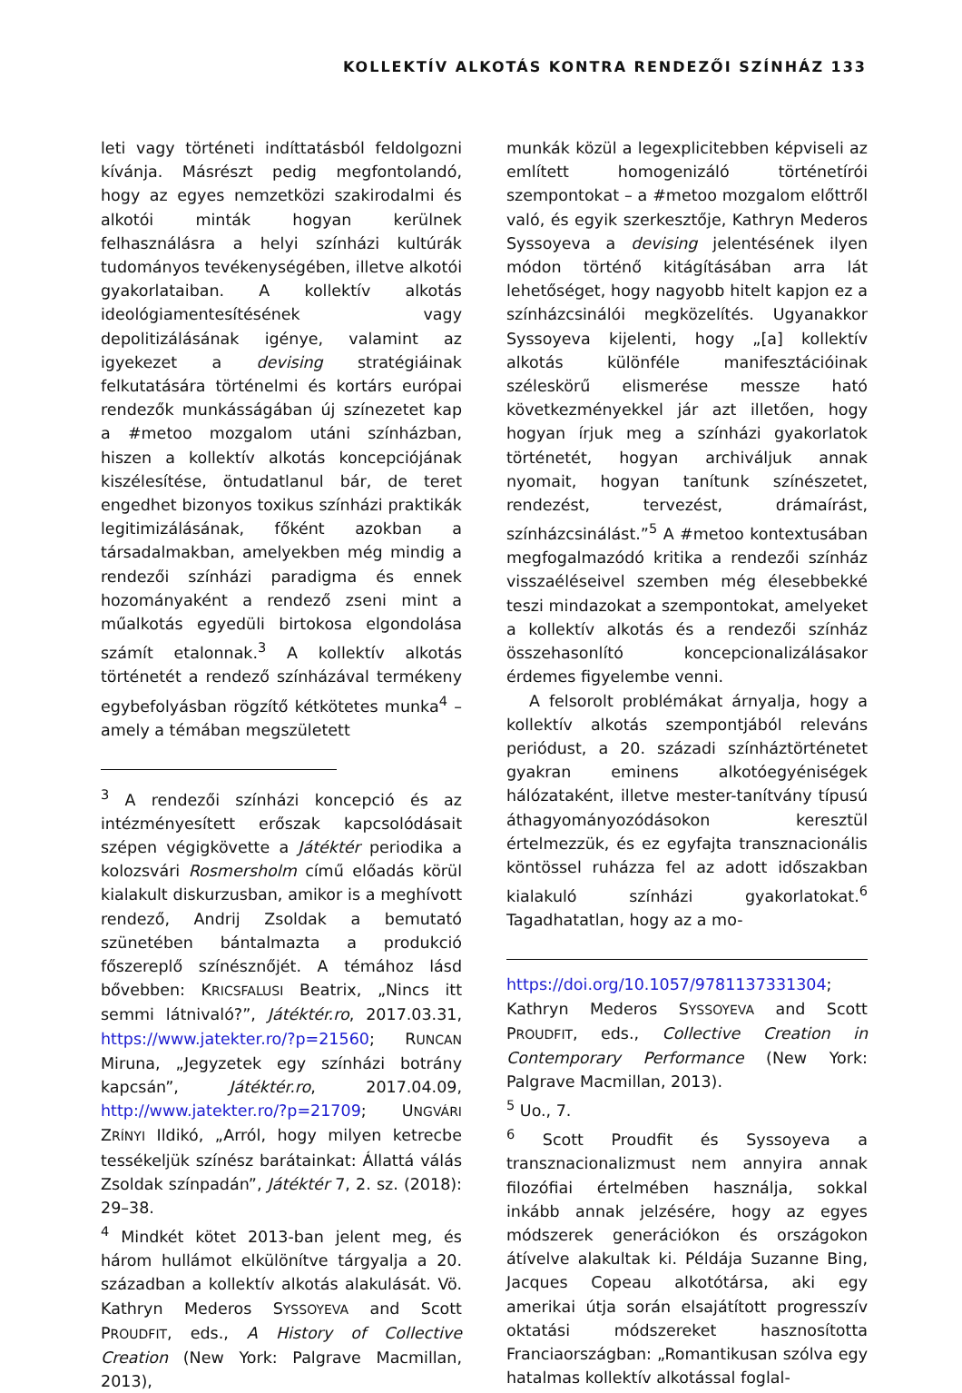KOLLEKTÍV ALKOTÁS KONTRA RENDEZŐI SZÍNHÁZ 133
leti vagy történeti indíttatásból feldolgozni kívánja. Másrészt pedig megfontolandó, hogy az egyes nemzetközi szakirodalmi és alkotói minták hogyan kerülnek felhasználásra a helyi színházi kultúrák tudományos tevékenységében, illetve alkotói gyakorlataiban. A kollektív alkotás ideológiamentesítésének vagy depolitizálásának igénye, valamint az igyekezet a devising stratégiáinak felkutatására történelmi és kortárs európai rendezők munkásságában új színezetet kap a #metoo mozgalom utáni színházban, hiszen a kollektív alkotás koncepciójának kiszélesítése, öntudatlanul bár, de teret engedhet bizonyos toxikus színházi praktikák legitimizálásának, főként azokban a társadalmakban, amelyekben még mindig a rendezői színházi paradigma és ennek hozományaként a rendező zseni mint a műalkotás egyedüli birtokosa elgondolása számít etalonnak.<sup>3</sup> A kollektív alkotás történetét a rendező színházával termékeny egybefolyásban rögzítő kétkötetes munka<sup>4</sup> – amely a témában megszületett
<sup>3</sup> A rendezői színházi koncepció és az intézményesített erőszak kapcsolódásait szépen végigkövette a Játéktér periodika a kolozsvári Rosmersholm című előadás körül kialakult diskurzusban, amikor is a meghívott rendező, Andrij Zsoldak a bemutató szünetében bántalmazta a produkció főszereplő színésznőjét. A témához lásd bővebben: KRICSFALUSI Beatrix, „Nincs itt semmi látnivaló?”, Játéktér.ro, 2017.03.31, https://www.jatekter.ro/?p=21560; RUNCAN Miruna, „Jegyzetek egy színházi botrány kapcsán”, Játéktér.ro, 2017.04.09, http://www.jatekter.ro/?p=21709; UNGVÁRI ZRÍNYI Ildikó, „Arról, hogy milyen ketrecbe tessékeljük színész barátainkat: Állattá válás Zsoldak színpadán”, Játéktér 7, 2. sz. (2018): 29–38.
<sup>4</sup> Mindkét kötet 2013-ban jelent meg, és három hullámot elkülönítve tárgyalja a 20. században a kollektív alkotás alakulását. Vö. Kathryn Mederos SYSSOYEVA and Scott PROUDFIT, eds., A History of Collective Creation (New York: Palgrave Macmillan, 2013),
munkák közül a legexplicitebben képviseli az említett homogenizáló történetírói szempontokat – a #metoo mozgalom előttről való, és egyik szerkesztője, Kathryn Mederos Syssoyeva a devising jelentésének ilyen módon történő kitágításában arra lát lehetőséget, hogy nagyobb hitelt kapjon ez a színházcsinálói megközelítés. Ugyanakkor Syssoyeva kijelenti, hogy „[a] kollektív alkotás különféle manifesztációinak széleskörű elismerése messze ható következményekkel jár azt illetően, hogy hogyan írjuk meg a színházi gyakorlatok történetét, hogyan archiváljuk annak nyomait, hogyan tanítunk színészetet, rendezést, tervezést, drámaírást, színházcsinálást.”<sup>5</sup> A #metoo kontextusában megfogalmazódó kritika a rendezői színház visszaéléseivel szemben még élesebbekké teszi mindazokat a szempontokat, amelyeket a kollektív alkotás és a rendezői színház összehasonlító koncepcionalizálásakor érdemes figyelembe venni.
A felsorolt problémákat árnyalja, hogy a kollektív alkotás szempontjából releváns periódust, a 20. századi színháztörténetet gyakran eminens alkotóegyéniségek hálózataként, illetve mester-tanítvány típusú áthagyományozódásokon keresztül értelmezzük, és ez egyfajta transznacionális köntössel ruházza fel az adott időszakban kialakuló színházi gyakorlatokat.<sup>6</sup> Tagadhatatlan, hogy az a mo-
https://doi.org/10.1057/9781137331304; Kathryn Mederos SYSSOYEVA and Scott PROUDFIT, eds., Collective Creation in Contemporary Performance (New York: Palgrave Macmillan, 2013).
<sup>5</sup> Uo., 7.
<sup>6</sup> Scott Proudfit és Syssoyeva a transznacionalizmust nem annyira annak filozófiai értelmében használja, sokkal inkább annak jelzésére, hogy az egyes módszerek generációkon és országokon átívelve alakultak ki. Példája Suzanne Bing, Jacques Copeau alkotótársa, aki egy amerikai útja során elsajátított progresszív oktatási módszereket hasznosította Franciaországban: „Romantikusan szólva egy hatalmas kollektív alkotással foglal-